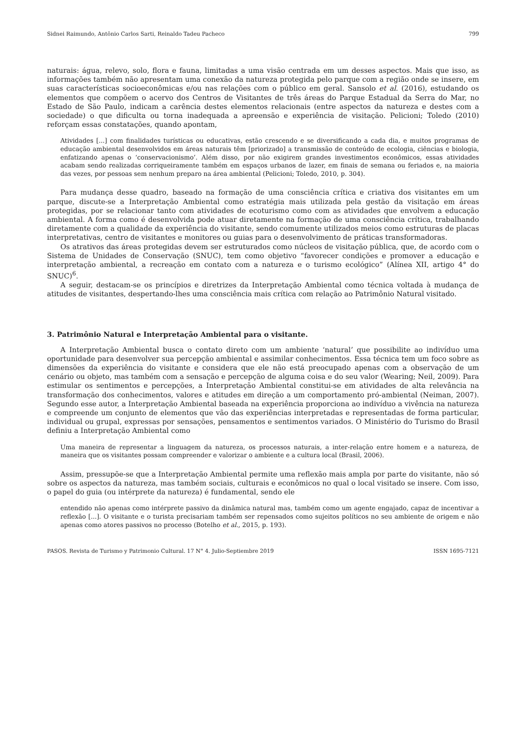Sidnei Raimundo, Antônio Carlos Sarti, Reinaldo Tadeu Pacheco 799
naturais: água, relevo, solo, flora e fauna, limitadas a uma visão centrada em um desses aspectos. Mais que isso, as informações também não apresentam uma conexão da natureza protegida pelo parque com a região onde se insere, em suas características socioeconômicas e/ou nas relações com o público em geral. Sansolo et al. (2016), estudando os elementos que compõem o acervo dos Centros de Visitantes de três áreas do Parque Estadual da Serra do Mar, no Estado de São Paulo, indicam a carência destes elementos relacionais (entre aspectos da natureza e destes com a sociedade) o que dificulta ou torna inadequada a apreensão e experiência de visitação. Pelicioni; Toledo (2010) reforçam essas constatações, quando apontam,
Atividades [...] com finalidades turísticas ou educativas, estão crescendo e se diversificando a cada dia, e muitos programas de educação ambiental desenvolvidos em áreas naturais têm [priorizado] a transmissão de conteúdo de ecologia, ciências e biologia, enfatizando apenas o ‘conservacionismo’. Além disso, por não exigirem grandes investimentos econômicos, essas atividades acabam sendo realizadas corriqueiramente também em espaços urbanos de lazer, em finais de semana ou feriados e, na maioria das vezes, por pessoas sem nenhum preparo na área ambiental (Pelicioni; Toledo, 2010, p. 304).
Para mudança desse quadro, baseado na formação de uma consciência crítica e criativa dos visitantes em um parque, discute-se a Interpretação Ambiental como estratégia mais utilizada pela gestão da visitação em áreas protegidas, por se relacionar tanto com atividades de ecoturismo como com as atividades que envolvem a educação ambiental. A forma como é desenvolvida pode atuar diretamente na formação de uma consciência crítica, trabalhando diretamente com a qualidade da experiência do visitante, sendo comumente utilizados meios como estruturas de placas interpretativas, centro de visitantes e monitores ou guias para o desenvolvimento de práticas transformadoras.
Os atrativos das áreas protegidas devem ser estruturados como núcleos de visitação pública, que, de acordo com o Sistema de Unidades de Conservação (SNUC), tem como objetivo “favorecer condições e promover a educação e interpretação ambiental, a recreação em contato com a natureza e o turismo ecológico” (Alínea XII, artigo 4° do SNUC)<sup>6</sup>.
A seguir, destacam-se os princípios e diretrizes da Interpretação Ambiental como técnica voltada à mudança de atitudes de visitantes, despertando-lhes uma consciência mais crítica com relação ao Patrimônio Natural visitado.
3. Patrimônio Natural e Interpretação Ambiental para o visitante.
A Interpretação Ambiental busca o contato direto com um ambiente ‘natural’ que possibilite ao indivíduo uma oportunidade para desenvolver sua percepção ambiental e assimilar conhecimentos. Essa técnica tem um foco sobre as dimensões da experiência do visitante e considera que ele não está preocupado apenas com a observação de um cenário ou objeto, mas também com a sensação e percepção de alguma coisa e do seu valor (Wearing; Neil, 2009). Para estimular os sentimentos e percepções, a Interpretação Ambiental constitui-se em atividades de alta relevância na transformação dos conhecimentos, valores e atitudes em direção a um comportamento pró-ambiental (Neiman, 2007). Segundo esse autor, a Interpretação Ambiental baseada na experiência proporciona ao indivíduo a vivência na natureza e compreende um conjunto de elementos que vão das experiências interpretadas e representadas de forma particular, individual ou grupal, expressas por sensações, pensamentos e sentimentos variados. O Ministério do Turismo do Brasil definiu a Interpretação Ambiental como
Uma maneira de representar a linguagem da natureza, os processos naturais, a inter-relação entre homem e a natureza, de maneira que os visitantes possam compreender e valorizar o ambiente e a cultura local (Brasil, 2006).
Assim, pressupõe-se que a Interpretação Ambiental permite uma reflexão mais ampla por parte do visitante, não só sobre os aspectos da natureza, mas também sociais, culturais e econômicos no qual o local visitado se insere. Com isso, o papel do guia (ou intérprete da natureza) é fundamental, sendo ele
entendido não apenas como intérprete passivo da dinâmica natural mas, também como um agente engajado, capaz de incentivar a reflexão [...]. O visitante e o turista precisariam também ser repensados como sujeitos políticos no seu ambiente de origem e não apenas como atores passivos no processo (Botelho et al., 2015, p. 193).
PASOS. Revista de Turismo y Patrimonio Cultural. 17 N° 4. Julio-Septiembre 2019 ISSN 1695-7121